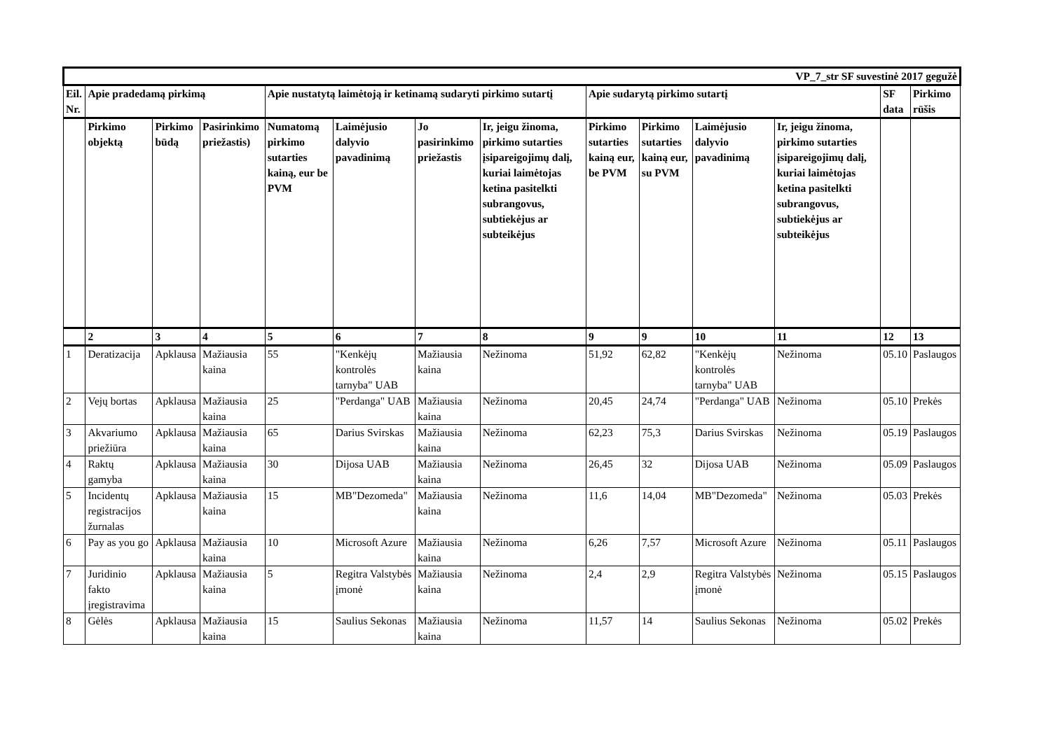| VP_7_str SF suvestinė 2017 gegužė | | | | | | | | | | | | | |
| Eil. Nr. | Apie pradedamą pirkimą | | | Apie nustatytą laimėtoją ir ketinamą sudaryti pirkimo sutartį | | | | Apie sudarytą pirkimo sutartį | | | | SF data | Pirkimo rūšis |
| | Pirkimo objektą | Pirkimo būdą | Pasirinkimo priežastis) | Numatomą pirkimo sutarties kainą, eur be PVM | Laimėjusio dalyvio pavadinimą | Jo pasirinkimo priežastis | Ir, jeigu žinoma, pirkimo sutarties įsipareigojimų dalį, kuriai laimėtojas ketina pasitelkti subrangovus, subtiekėjus ar subteikėjus | Pirkimo sutarties kainą eur, be PVM | Pirkimo sutarties kainą eur, su PVM | Laimėjusio dalyvio pavadinimą | Ir, jeigu žinoma, pirkimo sutarties įsipareigojimų dalį, kuriai laimėtojas ketina pasitelkti subrangovus, subtiekėjus ar subteikėjus | | |
| | 2 | 3 | 4 | 5 | 6 | 7 | 8 | 9 | 9 | 10 | 11 | 12 | 13 |
| 1 | Deratizacija | Apklausa | Mažiausia kaina | 55 | "Kenkėjų kontrolės tarnyba" UAB | Mažiausia kaina | Nežinoma | 51,92 | 62,82 | "Kenkėjų kontrolės tarnyba" UAB | Nežinoma | 05.10 | Paslaugos |
| 2 | Vejų bortas | Apklausa | Mažiausia kaina | 25 | "Perdanga" UAB | Mažiausia kaina | Nežinoma | 20,45 | 24,74 | "Perdanga" UAB | Nežinoma | 05.10 | Prekės |
| 3 | Akvariumo priežiūra | Apklausa | Mažiausia kaina | 65 | Darius Svirskas | Mažiausia kaina | Nežinoma | 62,23 | 75,3 | Darius Svirskas | Nežinoma | 05.19 | Paslaugos |
| 4 | Raktų gamyba | Apklausa | Mažiausia kaina | 30 | Dijosa UAB | Mažiausia kaina | Nežinoma | 26,45 | 32 | Dijosa UAB | Nežinoma | 05.09 | Paslaugos |
| 5 | Incidentų registracijos žurnalas | Apklausa | Mažiausia kaina | 15 | MB"Dezomeda" | Mažiausia kaina | Nežinoma | 11,6 | 14,04 | MB"Dezomeda" | Nežinoma | 05.03 | Prekės |
| 6 | Pay as you go | Apklausa | Mažiausia kaina | 10 | Microsoft Azure | Mažiausia kaina | Nežinoma | 6,26 | 7,57 | Microsoft Azure | Nežinoma | 05.11 | Paslaugos |
| 7 | Juridinio fakto įregistravima | Apklausa | Mažiausia kaina | 5 | Regitra Valstybės įmonė | Mažiausia kaina | Nežinoma | 2,4 | 2,9 | Regitra Valstybės įmonė | Nežinoma | 05.15 | Paslaugos |
| 8 | Gėlės | Apklausa | Mažiausia kaina | 15 | Saulius Sekonas | Mažiausia kaina | Nežinoma | 11,57 | 14 | Saulius Sekonas | Nežinoma | 05.02 | Prekės |